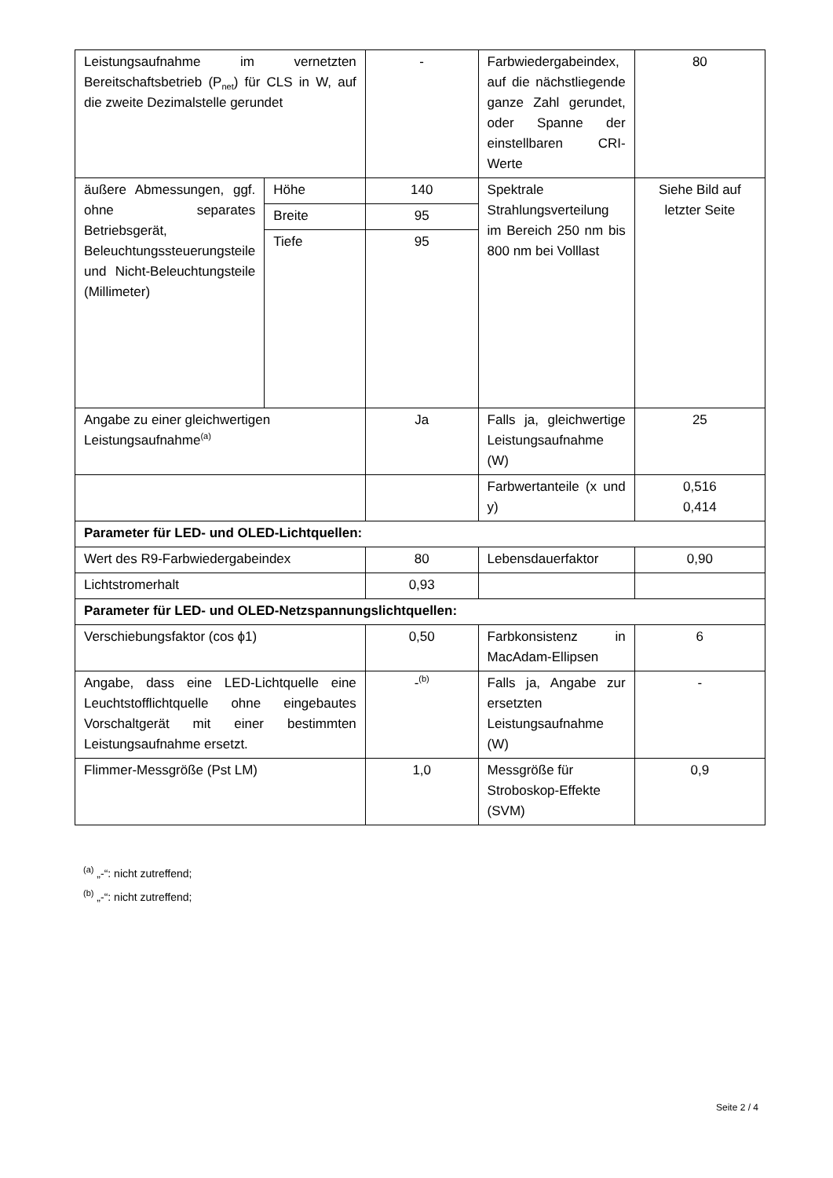| Leistungsaufnahme im vernetzten Bereitschaftsbetrieb (P<sub>net</sub>) für CLS in W, auf die zweite Dezimalstelle gerundet | | - | Farbwiedergabeindex, auf die nächstliegende ganze Zahl gerundet, oder Spanne der einstellbaren CRI-Werte | 80 |
| äußere Abmessungen, ggf. ohne separates Betriebsgerät, Beleuchtungssteuerungsteile und Nicht-Beleuchtungsteile (Millimeter) | Höhe | 140 | Spektrale Strahlungsverteilung im Bereich 250 nm bis 800 nm bei Volllast | Siehe Bild auf letzter Seite |
| | Breite | 95 | | |
| | Tiefe | 95 | | |
| Angabe zu einer gleichwertigen Leistungsaufnahme<sup>(a)</sup> | | Ja | Falls ja, gleichwertige Leistungsaufnahme (W) | 25 |
| | | | Farbwertanteile (x und y) | 0,516 0,414 |
| Parameter für LED- und OLED-Lichtquellen: | | | | |
| Wert des R9-Farbwiedergabeindex | | 80 | Lebensdauerfaktor | 0,90 |
| Lichtstromerhalt | | 0,93 | | |
| Parameter für LED- und OLED-Netzspannungslichtquellen: | | | | |
| Verschiebungsfaktor (cos ϕ1) | | 0,50 | Farbkonsistenz in MacAdam-Ellipsen | 6 |
| Angabe, dass eine LED-Lichtquelle eine Leuchtstofflichtquelle ohne eingebautes Vorschaltgerät mit einer bestimmten Leistungsaufnahme ersetzt. | | -<sup>(b)</sup> | Falls ja, Angabe zur ersetzten Leistungsaufnahme (W) | - |
| Flimmer-Messgröße (Pst LM) | | 1,0 | Messgröße für Stroboskop-Effekte (SVM) | 0,9 |
<sup>(a)</sup> „-“: nicht zutreffend;
<sup>(b)</sup> „-“: nicht zutreffend;
Seite 2 / 4